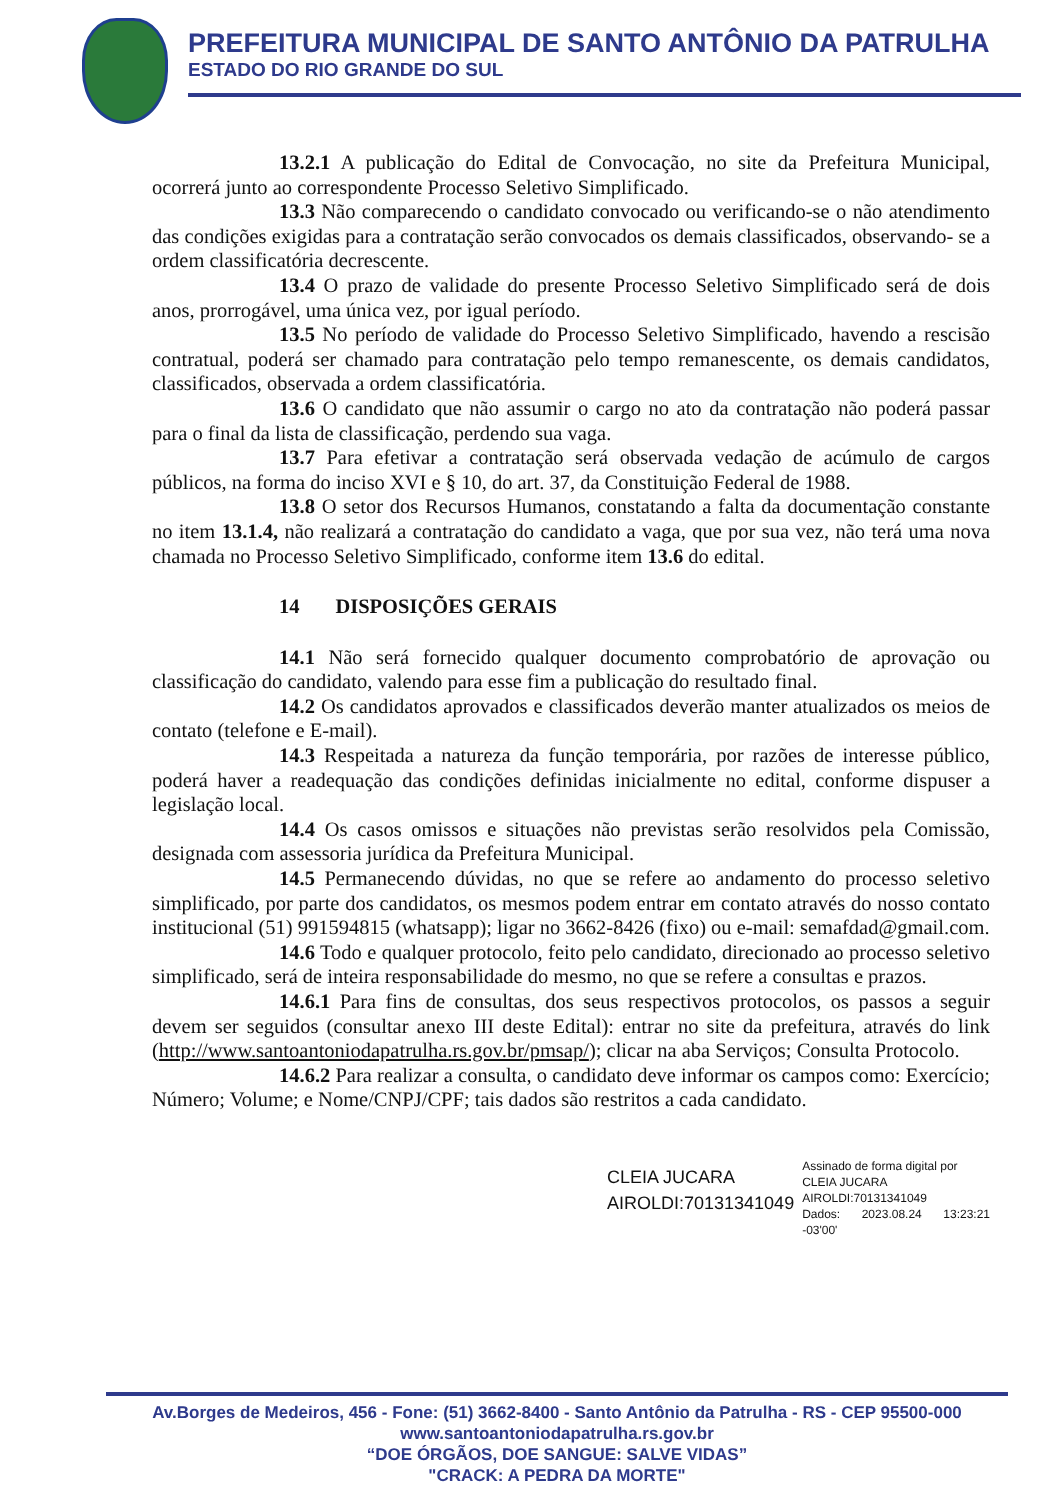PREFEITURA MUNICIPAL DE SANTO ANTÔNIO DA PATRULHA
ESTADO DO RIO GRANDE DO SUL
13.2.1 A publicação do Edital de Convocação, no site da Prefeitura Municipal, ocorrerá junto ao correspondente Processo Seletivo Simplificado.
13.3 Não comparecendo o candidato convocado ou verificando-se o não atendimento das condições exigidas para a contratação serão convocados os demais classificados, observando- se a ordem classificatória decrescente.
13.4 O prazo de validade do presente Processo Seletivo Simplificado será de dois anos, prorrogável, uma única vez, por igual período.
13.5 No período de validade do Processo Seletivo Simplificado, havendo a rescisão contratual, poderá ser chamado para contratação pelo tempo remanescente, os demais candidatos, classificados, observada a ordem classificatória.
13.6 O candidato que não assumir o cargo no ato da contratação não poderá passar para o final da lista de classificação, perdendo sua vaga.
13.7 Para efetivar a contratação será observada vedação de acúmulo de cargos públicos, na forma do inciso XVI e § 10, do art. 37, da Constituição Federal de 1988.
13.8 O setor dos Recursos Humanos, constatando a falta da documentação constante no item 13.1.4, não realizará a contratação do candidato a vaga, que por sua vez, não terá uma nova chamada no Processo Seletivo Simplificado, conforme item 13.6 do edital.
14 DISPOSIÇÕES GERAIS
14.1 Não será fornecido qualquer documento comprobatório de aprovação ou classificação do candidato, valendo para esse fim a publicação do resultado final.
14.2 Os candidatos aprovados e classificados deverão manter atualizados os meios de contato (telefone e E-mail).
14.3 Respeitada a natureza da função temporária, por razões de interesse público, poderá haver a readequação das condições definidas inicialmente no edital, conforme dispuser a legislação local.
14.4 Os casos omissos e situações não previstas serão resolvidos pela Comissão, designada com assessoria jurídica da Prefeitura Municipal.
14.5 Permanecendo dúvidas, no que se refere ao andamento do processo seletivo simplificado, por parte dos candidatos, os mesmos podem entrar em contato através do nosso contato institucional (51) 991594815 (whatsapp); ligar no 3662-8426 (fixo) ou e-mail: semafdad@gmail.com.
14.6 Todo e qualquer protocolo, feito pelo candidato, direcionado ao processo seletivo simplificado, será de inteira responsabilidade do mesmo, no que se refere a consultas e prazos.
14.6.1 Para fins de consultas, dos seus respectivos protocolos, os passos a seguir devem ser seguidos (consultar anexo III deste Edital): entrar no site da prefeitura, através do link (http://www.santoantoniodapatrulha.rs.gov.br/pmsap/); clicar na aba Serviços; Consulta Protocolo.
14.6.2 Para realizar a consulta, o candidato deve informar os campos como: Exercício; Número; Volume; e Nome/CNPJ/CPF; tais dados são restritos a cada candidato.
CLEIA JUCARA
AIROLDI:70131341049
Assinado de forma digital por
CLEIA JUCARA
AIROLDI:70131341049
Dados: 2023.08.24 13:23:21 -03'00'
Av.Borges de Medeiros, 456 - Fone: (51) 3662-8400 - Santo Antônio da Patrulha - RS - CEP 95500-000
www.santoantoniodapatrulha.rs.gov.br
“DOE ÓRGÃOS, DOE SANGUE: SALVE VIDAS”
"CRACK: A PEDRA DA MORTE"